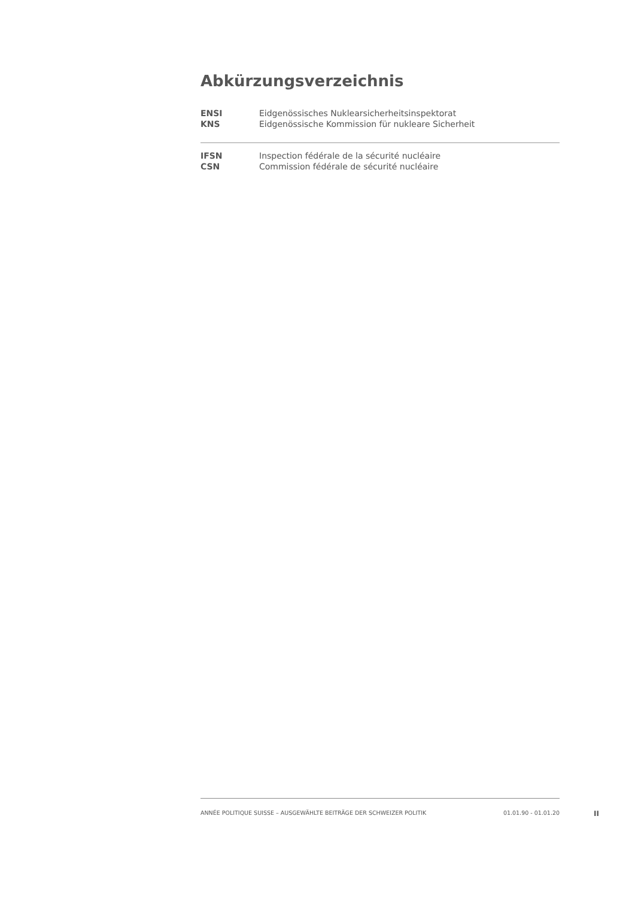Abkürzungsverzeichnis
| ENSI | Eidgenössisches Nuklearsicherheitsinspektorat |
| KNS | Eidgenössische Kommission für nukleare Sicherheit |
| IFSN | Inspection fédérale de la sécurité nucléaire |
| CSN | Commission fédérale de sécurité nucléaire |
ANNÉE POLITIQUE SUISSE – AUSGEWÄHLTE BEITRÄGE DER SCHWEIZER POLITIK 01.01.90 - 01.01.20
II